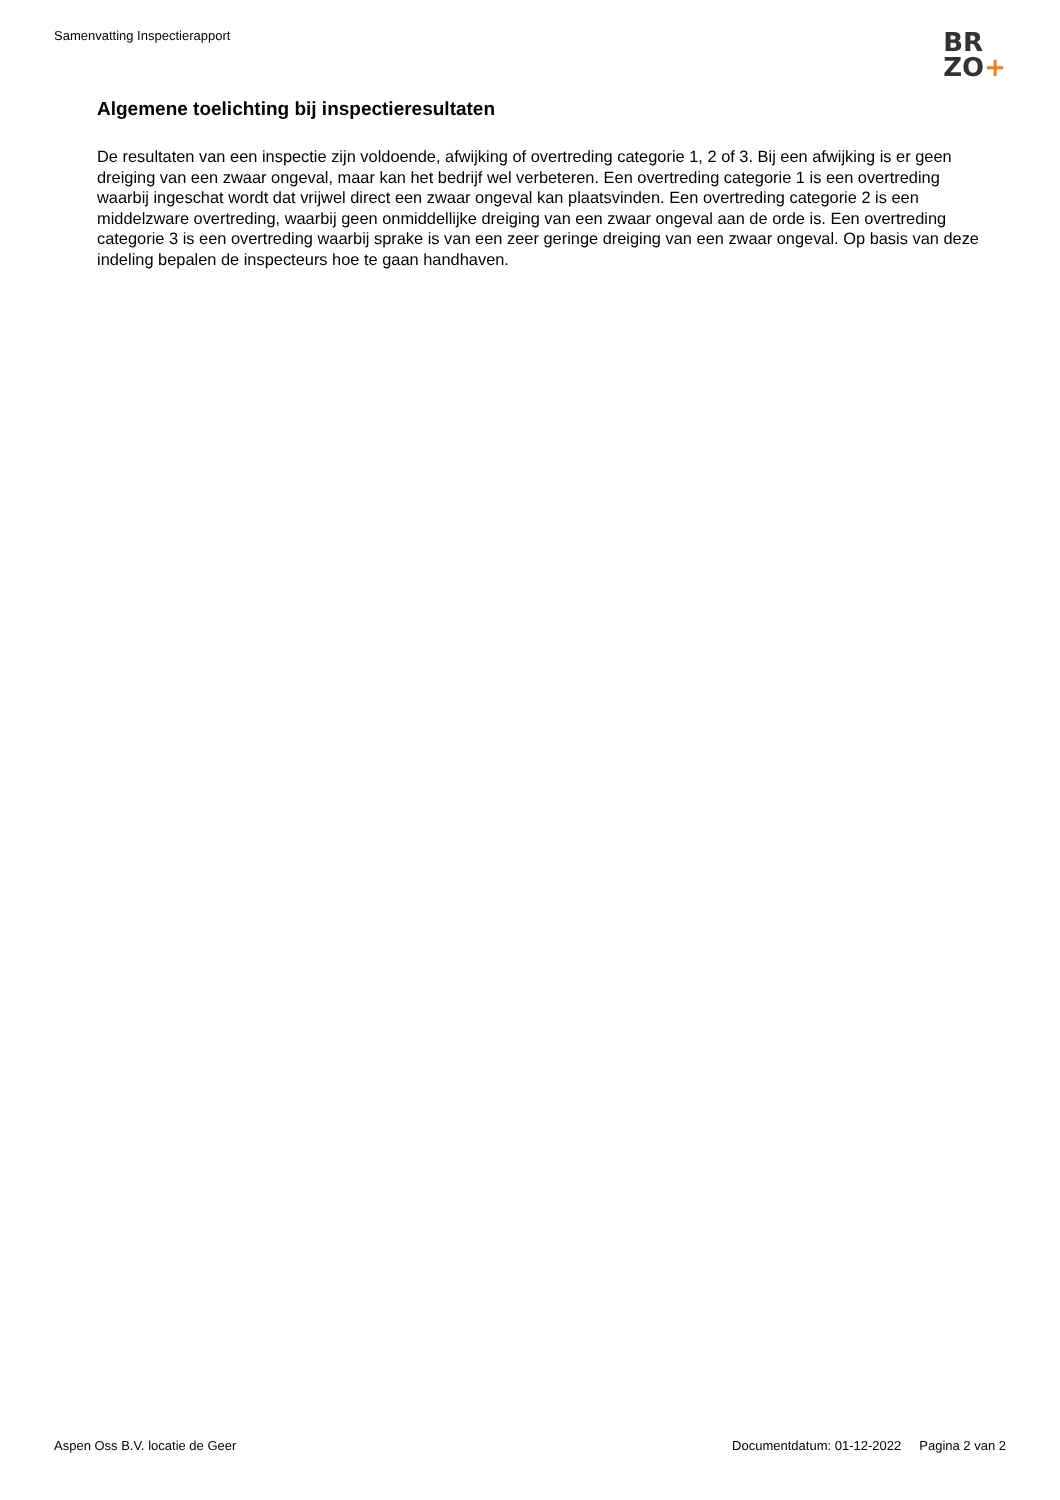Samenvatting Inspectierapport
BR
ZO+
Algemene toelichting bij inspectieresultaten
De resultaten van een inspectie zijn voldoende, afwijking of overtreding categorie 1, 2 of 3. Bij een afwijking is er geen dreiging van een zwaar ongeval, maar kan het bedrijf wel verbeteren. Een overtreding categorie 1 is een overtreding waarbij ingeschat wordt dat vrijwel direct een zwaar ongeval kan plaatsvinden. Een overtreding categorie 2 is een middelzware overtreding, waarbij geen onmiddellijke dreiging van een zwaar ongeval aan de orde is. Een overtreding categorie 3 is een overtreding waarbij sprake is van een zeer geringe dreiging van een zwaar ongeval. Op basis van deze indeling bepalen de inspecteurs hoe te gaan handhaven.
Aspen Oss B.V. locatie de Geer Documentdatum: 01-12-2022 Pagina 2 van 2